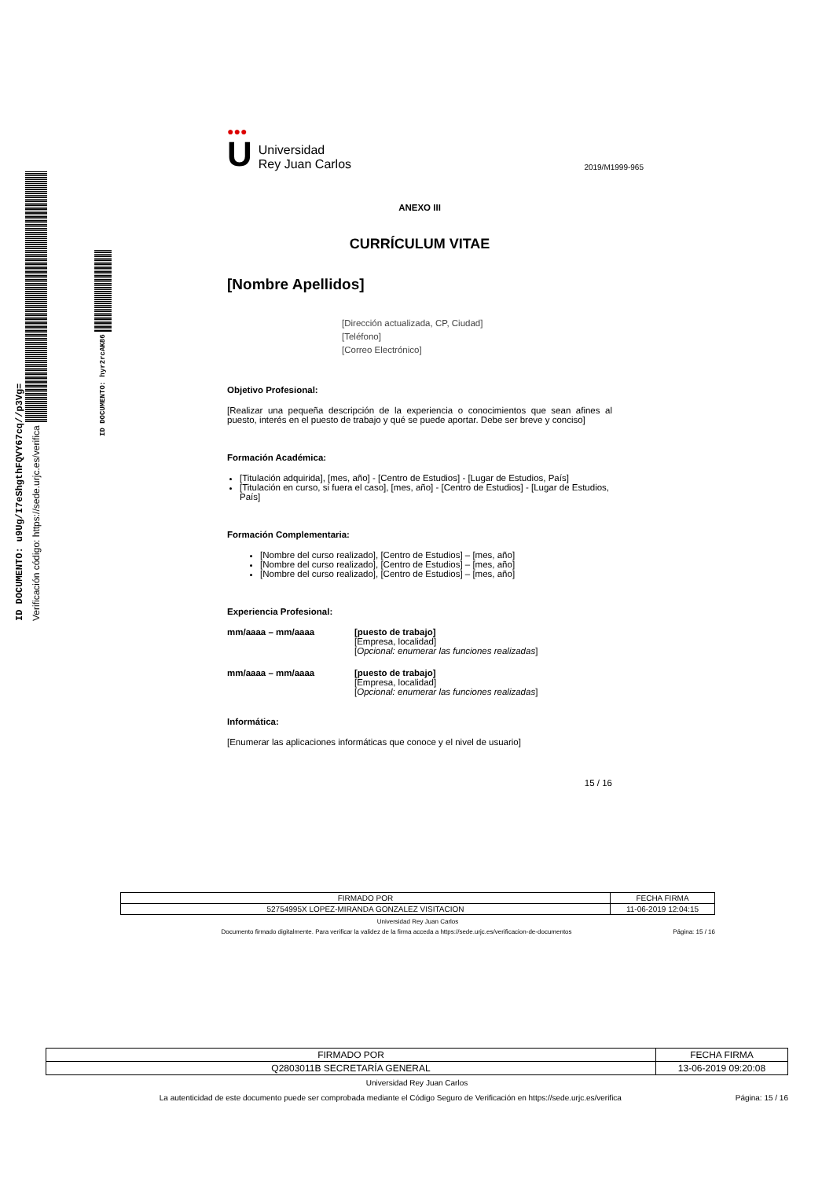ID DOCUMENTO: u9Ug/I7eShgthFQVY67cq//p3Vg=
Verificación código: https://sede.urjc.es/verifica
ID DOCUMENTO: hyr2rcAK86
●●●
U
Universidad
Rey Juan Carlos
2019/M1999-965
ANEXO III
CURRÍCULUM VITAE
[Nombre Apellidos]
[Dirección actualizada, CP, Ciudad]
[Teléfono]
[Correo Electrónico]
Objetivo Profesional:
[Realizar una pequeña descripción de la experiencia o conocimientos que sean afines al puesto, interés en el puesto de trabajo y qué se puede aportar. Debe ser breve y conciso]
Formación Académica:
[Titulación adquirida], [mes, año] - [Centro de Estudios] - [Lugar de Estudios, País]
[Titulación en curso, si fuera el caso], [mes, año] - [Centro de Estudios] - [Lugar de Estudios, País]
Formación Complementaria:
[Nombre del curso realizado], [Centro de Estudios] – [mes, año]
[Nombre del curso realizado], [Centro de Estudios] – [mes, año]
[Nombre del curso realizado], [Centro de Estudios] – [mes, año]
Experiencia Profesional:
mm/aaaa – mm/aaaa [puesto de trabajo]
[Empresa, localidad]
[Opcional: enumerar las funciones realizadas]
mm/aaaa – mm/aaaa [puesto de trabajo]
[Empresa, localidad]
[Opcional: enumerar las funciones realizadas]
Informática:
[Enumerar las aplicaciones informáticas que conoce y el nivel de usuario]
15 / 16
| FIRMADO POR | FECHA FIRMA |
| --- | --- |
| 52754995X LOPEZ-MIRANDA GONZALEZ VISITACION | 11-06-2019 12:04:15 |
Universidad Rey Juan Carlos
Documento firmado digitalmente. Para verificar la validez de la firma acceda a https://sede.urjc.es/verificacion-de-documentos
Página: 15 / 16
| FIRMADO POR | FECHA FIRMA |
| --- | --- |
| Q2803011B SECRETARÍA GENERAL | 13-06-2019 09:20:08 |
Universidad Rey Juan Carlos
La autenticidad de este documento puede ser comprobada mediante el Código Seguro de Verificación en https://sede.urjc.es/verifica
Página: 15 / 16